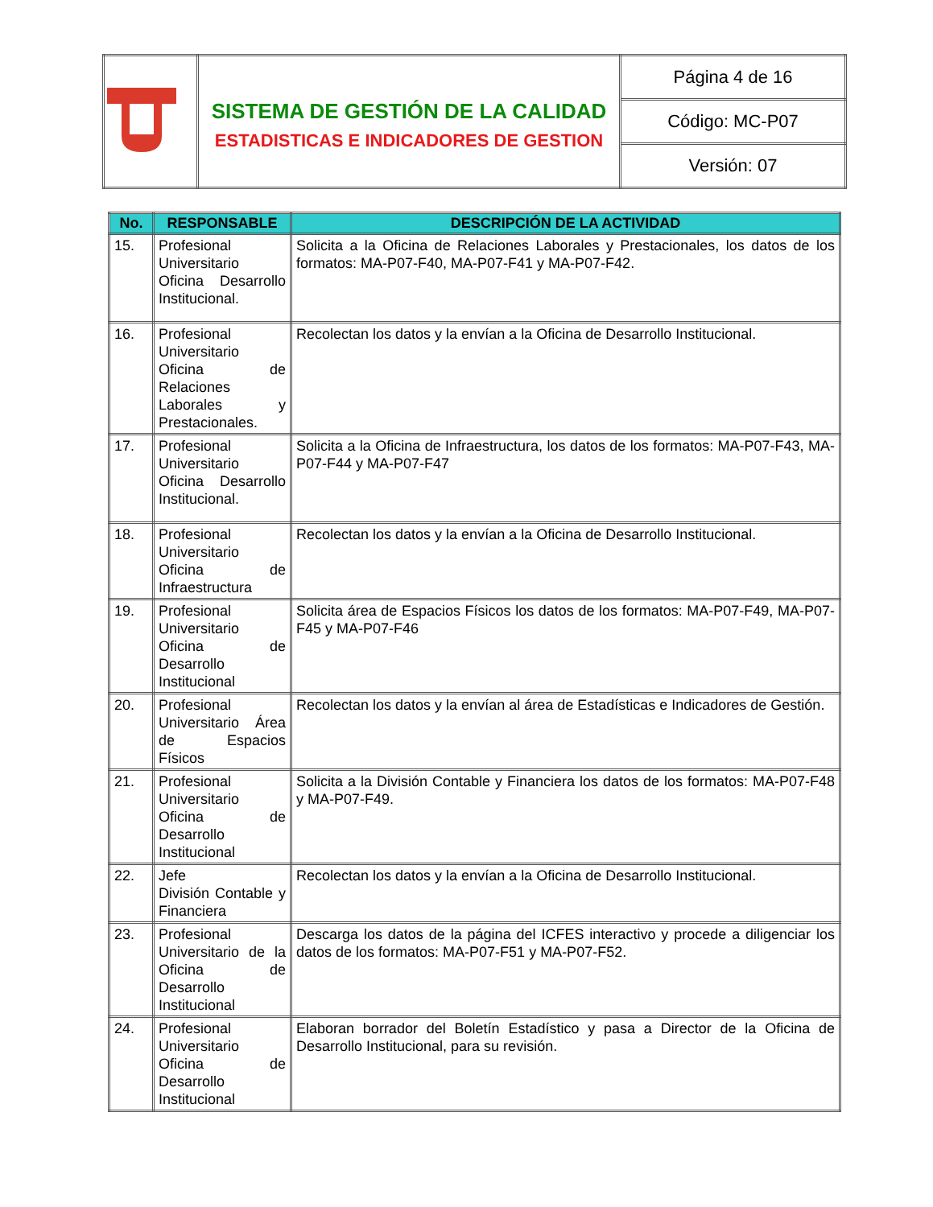| | SISTEMA DE GESTIÓN DE LA CALIDAD ESTADISTICAS E INDICADORES DE GESTION | Página 4 de 16 |
| | | Código: MC-P07 |
| | | Versión: 07 |
| No. | RESPONSABLE | DESCRIPCIÓN DE LA ACTIVIDAD |
| --- | --- | --- |
| 15. | Profesional Universitario Oficina Desarrollo Institucional. | Solicita a la Oficina de Relaciones Laborales y Prestacionales, los datos de los formatos: MA-P07-F40, MA-P07-F41 y MA-P07-F42. |
| 16. | Profesional Universitario Oficina de Relaciones Laborales y Prestacionales. | Recolectan los datos y la envían a la Oficina de Desarrollo Institucional. |
| 17. | Profesional Universitario Oficina Desarrollo Institucional. | Solicita a la Oficina de Infraestructura, los datos de los formatos: MA-P07-F43, MA-P07-F44 y MA-P07-F47 |
| 18. | Profesional Universitario Oficina de Infraestructura | Recolectan los datos y la envían a la Oficina de Desarrollo Institucional. |
| 19. | Profesional Universitario Oficina de Desarrollo Institucional | Solicita área de Espacios Físicos los datos de los formatos: MA-P07-F49, MA-P07-F45 y MA-P07-F46 |
| 20. | Profesional Universitario Área de Espacios Físicos | Recolectan los datos y la envían al área de Estadísticas e Indicadores de Gestión. |
| 21. | Profesional Universitario Oficina de Desarrollo Institucional | Solicita a la División Contable y Financiera los datos de los formatos: MA-P07-F48 y MA-P07-F49. |
| 22. | Jefe División Contable y Financiera | Recolectan los datos y la envían a la Oficina de Desarrollo Institucional. |
| 23. | Profesional Universitario de la Oficina de Desarrollo Institucional | Descarga los datos de la página del ICFES interactivo y procede a diligenciar los datos de los formatos: MA-P07-F51 y MA-P07-F52. |
| 24. | Profesional Universitario Oficina de Desarrollo Institucional | Elaboran borrador del Boletín Estadístico y pasa a Director de la Oficina de Desarrollo Institucional, para su revisión. |